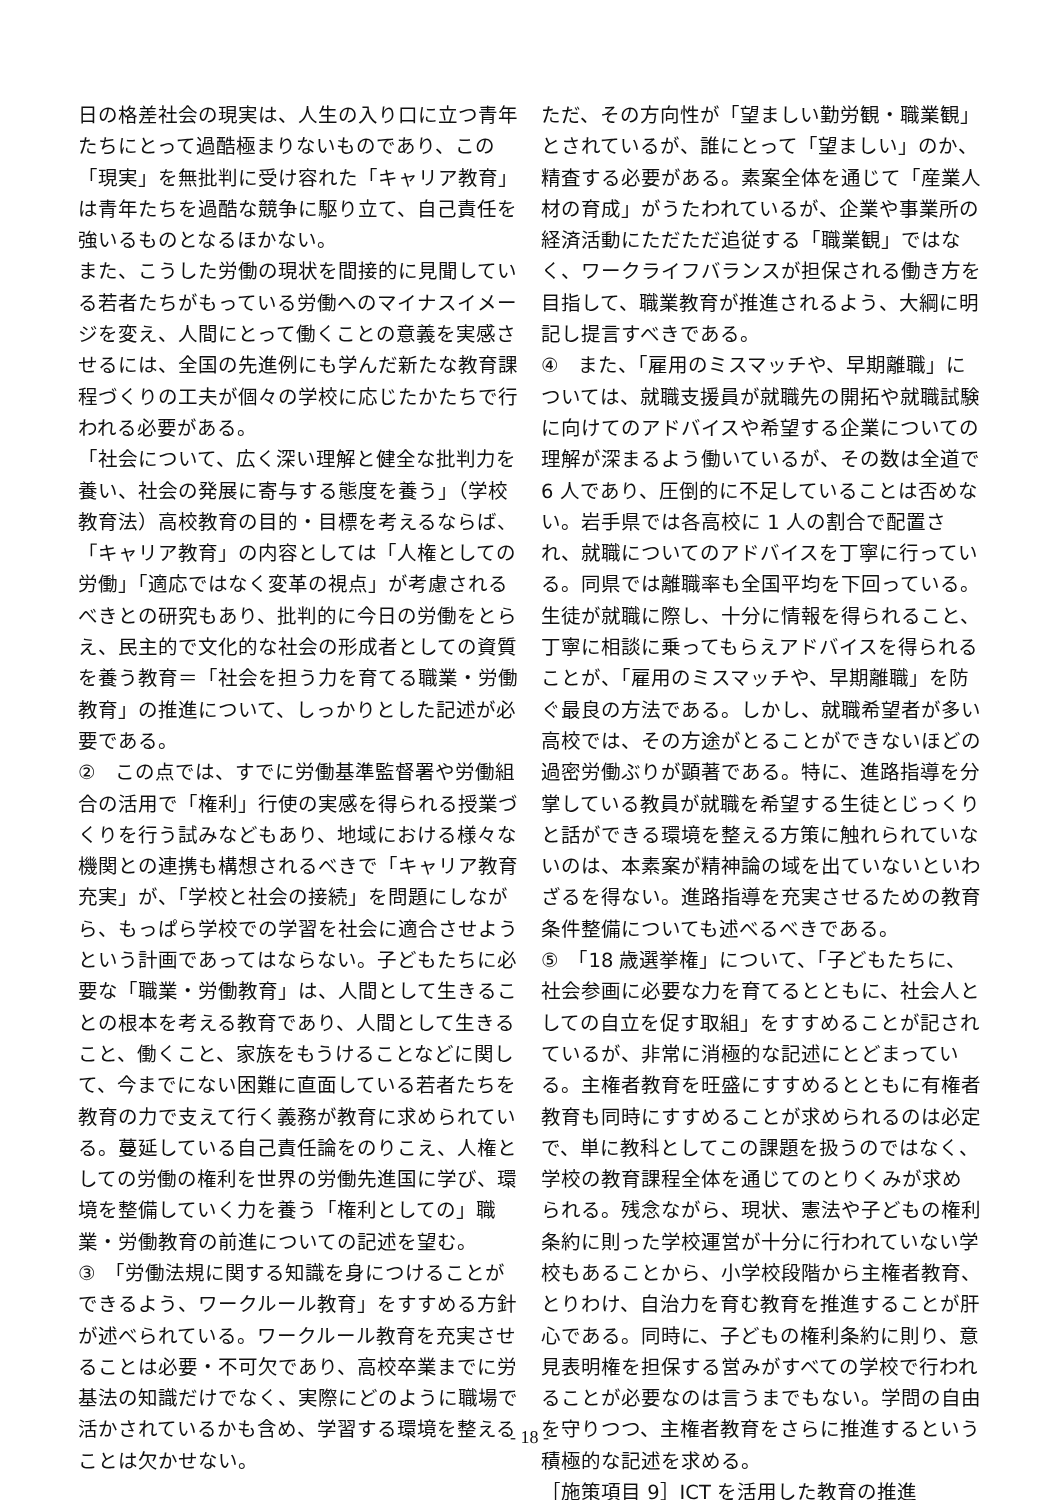日の格差社会の現実は、人生の入り口に立つ青年たちにとって過酷極まりないものであり、この「現実」を無批判に受け容れた「キャリア教育」は青年たちを過酷な競争に駆り立て、自己責任を強いるものとなるほかない。
また、こうした労働の現状を間接的に見聞している若者たちがもっている労働へのマイナスイメージを変え、人間にとって働くことの意義を実感させるには、全国の先進例にも学んだ新たな教育課程づくりの工夫が個々の学校に応じたかたちで行われる必要がある。
「社会について、広く深い理解と健全な批判力を養い、社会の発展に寄与する態度を養う」（学校教育法）高校教育の目的・目標を考えるならば、「キャリア教育」の内容としては「人権としての労働」「適応ではなく変革の視点」が考慮されるべきとの研究もあり、批判的に今日の労働をとらえ、民主的で文化的な社会の形成者としての資質を養う教育＝「社会を担う力を育てる職業・労働教育」の推進について、しっかりとした記述が必要である。
②　この点では、すでに労働基準監督署や労働組合の活用で「権利」行使の実感を得られる授業づくりを行う試みなどもあり、地域における様々な機関との連携も構想されるべきで「キャリア教育充実」が、「学校と社会の接続」を問題にしながら、もっぱら学校での学習を社会に適合させようという計画であってはならない。子どもたちに必要な「職業・労働教育」は、人間として生きることの根本を考える教育であり、人間として生きること、働くこと、家族をもうけることなどに関して、今までにない困難に直面している若者たちを教育の力で支えて行く義務が教育に求められている。蔓延している自己責任論をのりこえ、人権としての労働の権利を世界の労働先進国に学び、環境を整備していく力を養う「権利としての」職業・労働教育の前進についての記述を望む。
③　「労働法規に関する知識を身につけることができるよう、ワークルール教育」をすすめる方針が述べられている。ワークルール教育を充実させることは必要・不可欠であり、高校卒業までに労基法の知識だけでなく、実際にどのように職場で活かされているかも含め、学習する環境を整えることは欠かせない。
ただ、その方向性が「望ましい勤労観・職業観」とされているが、誰にとって「望ましい」のか、精査する必要がある。素案全体を通じて「産業人材の育成」がうたわれているが、企業や事業所の経済活動にただただ追従する「職業観」ではなく、ワークライフバランスが担保される働き方を目指して、職業教育が推進されるよう、大綱に明記し提言すべきである。
④　また、「雇用のミスマッチや、早期離職」については、就職支援員が就職先の開拓や就職試験に向けてのアドバイスや希望する企業についての理解が深まるよう働いているが、その数は全道で 6 人であり、圧倒的に不足していることは否めない。岩手県では各高校に 1 人の割合で配置され、就職についてのアドバイスを丁寧に行っている。同県では離職率も全国平均を下回っている。生徒が就職に際し、十分に情報を得られること、丁寧に相談に乗ってもらえアドバイスを得られることが、「雇用のミスマッチや、早期離職」を防ぐ最良の方法である。しかし、就職希望者が多い高校では、その方途がとることができないほどの過密労働ぶりが顕著である。特に、進路指導を分掌している教員が就職を希望する生徒とじっくりと話ができる環境を整える方策に触れられていないのは、本素案が精神論の域を出ていないといわざるを得ない。進路指導を充実させるための教育条件整備についても述べるべきである。
⑤　「18 歳選挙権」について、「子どもたちに、社会参画に必要な力を育てるとともに、社会人としての自立を促す取組」をすすめることが記されているが、非常に消極的な記述にとどまっている。主権者教育を旺盛にすすめるとともに有権者教育も同時にすすめることが求められるのは必定で、単に教科としてこの課題を扱うのではなく、学校の教育課程全体を通じてのとりくみが求められる。残念ながら、現状、憲法や子どもの権利条約に則った学校運営が十分に行われていない学校もあることから、小学校段階から主権者教育、とりわけ、自治力を育む教育を推進することが肝心である。同時に、子どもの権利条約に則り、意見表明権を担保する営みがすべての学校で行われることが必要なのは言うまでもない。学問の自由を守りつつ、主権者教育をさらに推進するという積極的な記述を求める。
［施策項目 9］ICT を活用した教育の推進
- 18 -